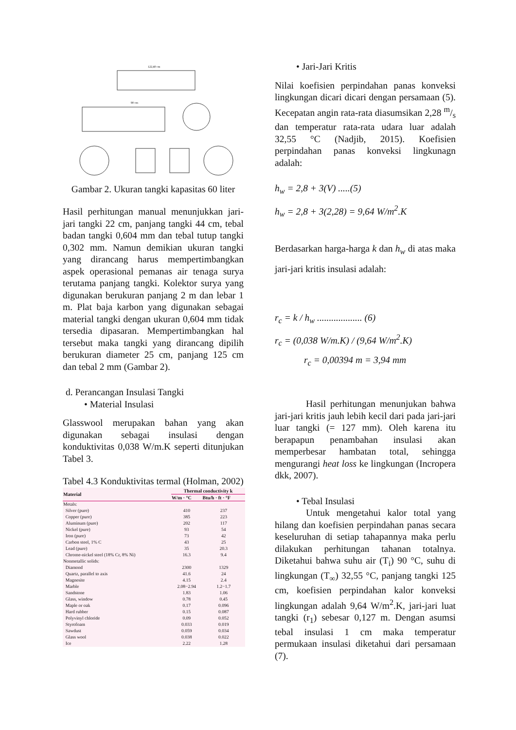122,40 cm
90 cm
Gambar 2. Ukuran tangki kapasitas 60 liter
Hasil perhitungan manual menunjukkan jari-jari tangki 22 cm, panjang tangki 44 cm, tebal badan tangki 0,604 mm dan tebal tutup tangki 0,302 mm. Namun demikian ukuran tangki yang dirancang harus mempertimbangkan aspek operasional pemanas air tenaga surya terutama panjang tangki. Kolektor surya yang digunakan berukuran panjang 2 m dan lebar 1 m. Plat baja karbon yang digunakan sebagai material tangki dengan ukuran 0,604 mm tidak tersedia dipasaran. Mempertimbangkan hal tersebut maka tangki yang dirancang dipilih berukuran diameter 25 cm, panjang 125 cm dan tebal 2 mm (Gambar 2).
d. Perancangan Insulasi Tangki
• Material Insulasi
Glasswool merupakan bahan yang akan digunakan sebagai insulasi dengan konduktivitas 0,038 W/m.K seperti ditunjukan Tabel 3.
Tabel 4.3 Konduktivitas termal (Holman, 2002)
| Material | Thermal conductivity k | |
| --- | --- | --- |
| | W/m · °C | Btu/h · ft · °F |
| Metals: | | |
| Silver (pure) | 410 | 237 |
| Copper (pure) | 385 | 223 |
| Aluminum (pure) | 202 | 117 |
| Nickel (pure) | 93 | 54 |
| Iron (pure) | 73 | 42 |
| Carbon steel, 1% C | 43 | 25 |
| Lead (pure) | 35 | 20.3 |
| Chrome-nickel steel (18% Cr, 8% Ni) | 16.3 | 9.4 |
| Nonmetallic solids: | | |
| Diamond | 2300 | 1329 |
| Quartz, parallel to axis | 41.6 | 24 |
| Magnesite | 4.15 | 2.4 |
| Marble | 2.08−2.94 | 1.2−1.7 |
| Sandstone | 1.83 | 1.06 |
| Glass, window | 0.78 | 0.45 |
| Maple or oak | 0.17 | 0.096 |
| Hard rubber | 0.15 | 0.087 |
| Polyvinyl chloride | 0.09 | 0.052 |
| Styrofoam | 0.033 | 0.019 |
| Sawdust | 0.059 | 0.034 |
| Glass wool | 0.038 | 0.022 |
| Ice | 2.22 | 1.28 |
• Jari-Jari Kritis
Nilai koefisien perpindahan panas konveksi lingkungan dicari dicari dengan persamaan (5). Kecepatan angin rata-rata diasumsikan 2,28 m/s dan temperatur rata-rata udara luar adalah 32,55 °C (Nadjib, 2015). Koefisien perpindahan panas konveksi lingkunagn adalah:
h<sub>w</sub> = 2,8 + 3(V) .....(5)
h<sub>w</sub> = 2,8 + 3(2,28) = 9,64 W/m<sup>2</sup>.K
Berdasarkan harga-harga k dan h<sub>w</sub> di atas maka jari-jari kritis insulasi adalah:
r<sub>c</sub> = k / h<sub>w</sub> ................... (6)
r<sub>c</sub> = (0,038 W/m.K) / (9,64 W/m<sup>2</sup>.K)
r<sub>c</sub> = 0,00394 m = 3,94 mm
Hasil perhitungan menunjukan bahwa jari-jari kritis jauh lebih kecil dari pada jari-jari luar tangki (= 127 mm). Oleh karena itu berapapun penambahan insulasi akan memperbesar hambatan total, sehingga mengurangi heat loss ke lingkungan (Incropera dkk, 2007).
• Tebal Insulasi
Untuk mengetahui kalor total yang hilang dan koefisien perpindahan panas secara keseluruhan di setiap tahapannya maka perlu dilakukan perhitungan tahanan totalnya. Diketahui bahwa suhu air (T<sub>i</sub>) 90 °C, suhu di lingkungan (T<sub>∞</sub>) 32,55 °C, panjang tangki 125 cm, koefisien perpindahan kalor konveksi lingkungan adalah 9,64 W/m<sup>2</sup>.K, jari-jari luat tangki (r<sub>1</sub>) sebesar 0,127 m. Dengan asumsi tebal insulasi 1 cm maka temperatur permukaan insulasi diketahui dari persamaan (7).